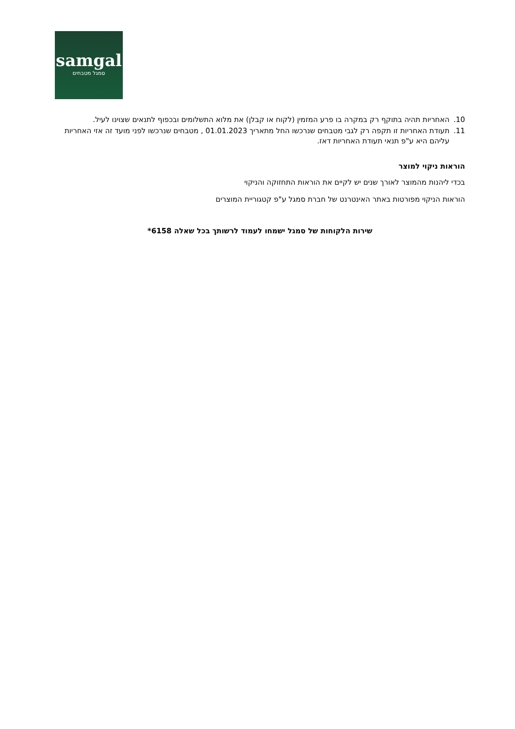samgal
סמגל מטבחים
10. האחריות תהיה בתוקף רק במקרה בו פרע המזמין (לקוח או קבלן) את מלוא התשלומים ובכפוף לתנאים שצוינו לעיל.
11. תעודת האחריות זו תקפה רק לגבי מטבחים שנרכשו החל מתאריך 01.01.2023 , מטבחים שנרכשו לפני מועד זה אזי האחריות עליהם היא ע"פ תנאי תעודת האחריות דאז.
הוראות ניקוי למוצר
בכדי ליהנות מהמוצר לאורך שנים יש לקיים את הוראות התחזוקה והניקוי
הוראות הניקוי מפורטות באתר האינטרנט של חברת סמגל ע"פ קטגוריית המוצרים
שירות הלקוחות של סמגל ישמחו לעמוד לרשותך בכל שאלה 6158*